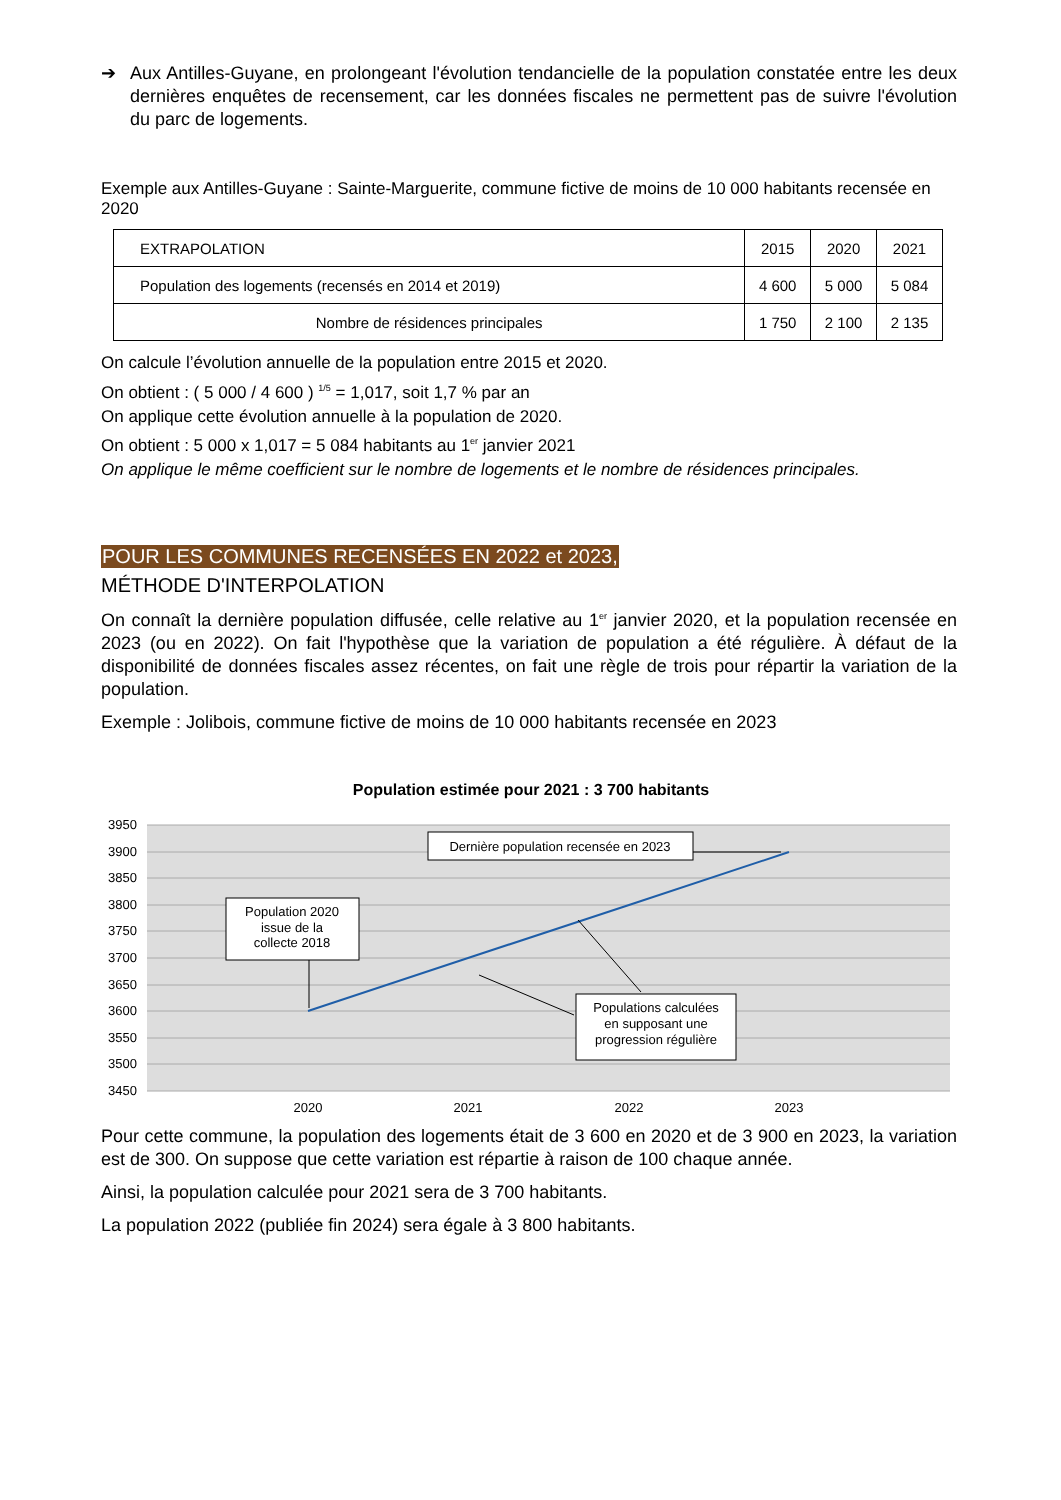➔ Aux Antilles-Guyane, en prolongeant l'évolution tendancielle de la population constatée entre les deux dernières enquêtes de recensement, car les données fiscales ne permettent pas de suivre l'évolution du parc de logements.
Exemple aux Antilles-Guyane : Sainte-Marguerite, commune fictive de moins de 10 000 habitants recensée en 2020
| EXTRAPOLATION | 2015 | 2020 | 2021 |
| Population des logements (recensés en 2014 et 2019) | 4 600 | 5 000 | 5 084 |
| Nombre de résidences principales | 1 750 | 2 100 | 2 135 |
On calcule l’évolution annuelle de la population entre 2015 et 2020.
On obtient : ( 5 000 / 4 600 ) <sup>1/5</sup> = 1,017, soit 1,7 % par an
On applique cette évolution annuelle à la population de 2020.
On obtient : 5 000 x 1,017 = 5 084 habitants au 1<sup>er</sup> janvier 2021
On applique le même coefficient sur le nombre de logements et le nombre de résidences principales.
POUR LES COMMUNES RECENSÉES EN 2022 et 2023,
MÉTHODE D'INTERPOLATION
On connaît la dernière population diffusée, celle relative au 1<sup>er</sup> janvier 2020, et la population recensée en 2023 (ou en 2022). On fait l'hypothèse que la variation de population a été régulière. À défaut de la disponibilité de données fiscales assez récentes, on fait une règle de trois pour répartir la variation de la population.
Exemple : Jolibois, commune fictive de moins de 10 000 habitants recensée en 2023
Population estimée pour 2021 : 3 700 habitants
3950
3900
3850
3800
3750
3700
3650
3600
3550
3500
3450
2020
2021
2022
2023
Population 2020
issue de la
collecte 2018
Dernière population recensée en 2023
Populations calculées
en supposant une
progression régulière
Pour cette commune, la population des logements était de 3 600 en 2020 et de 3 900 en 2023, la variation est de 300. On suppose que cette variation est répartie à raison de 100 chaque année.
Ainsi, la population calculée pour 2021 sera de 3 700 habitants.
La population 2022 (publiée fin 2024) sera égale à 3 800 habitants.